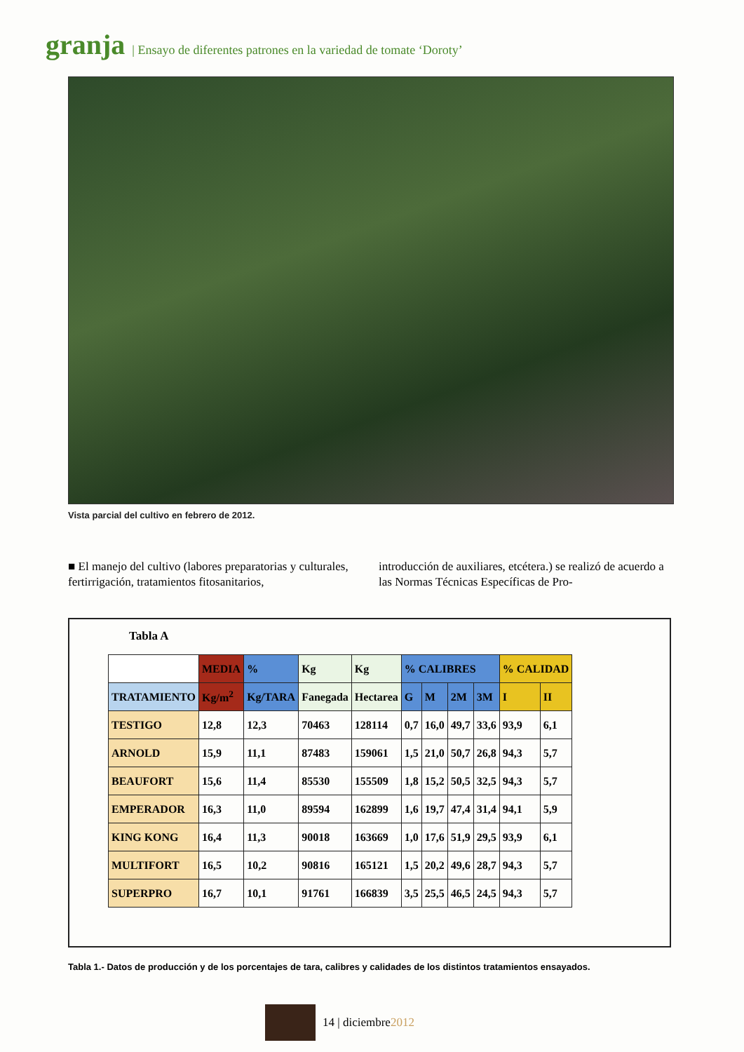granja | Ensayo de diferentes patrones en la variedad de tomate ‘Doroty’
Vista parcial del cultivo en febrero de 2012.
■ El manejo del cultivo (labores preparatorias y culturales, fertirrigación, tratamientos fitosanitarios,
introducción de auxiliares, etcétera.) se realizó de acuerdo a las Normas Técnicas Específicas de Pro-
Tabla A
| | MEDIA | % | Kg | Kg | % CALIBRES | | | | % CALIDAD | |
| --- | --- | --- | --- | --- | --- | --- | --- | --- | --- | --- |
| TRATAMIENTO | Kg/m<sup>2</sup> | Kg/TARA | Fanegada | Hectarea | G | M | 2M | 3M | I | II |
| TESTIGO | 12,8 | 12,3 | 70463 | 128114 | 0,7 | 16,0 | 49,7 | 33,6 | 93,9 | 6,1 |
| ARNOLD | 15,9 | 11,1 | 87483 | 159061 | 1,5 | 21,0 | 50,7 | 26,8 | 94,3 | 5,7 |
| BEAUFORT | 15,6 | 11,4 | 85530 | 155509 | 1,8 | 15,2 | 50,5 | 32,5 | 94,3 | 5,7 |
| EMPERADOR | 16,3 | 11,0 | 89594 | 162899 | 1,6 | 19,7 | 47,4 | 31,4 | 94,1 | 5,9 |
| KING KONG | 16,4 | 11,3 | 90018 | 163669 | 1,0 | 17,6 | 51,9 | 29,5 | 93,9 | 6,1 |
| MULTIFORT | 16,5 | 10,2 | 90816 | 165121 | 1,5 | 20,2 | 49,6 | 28,7 | 94,3 | 5,7 |
| SUPERPRO | 16,7 | 10,1 | 91761 | 166839 | 3,5 | 25,5 | 46,5 | 24,5 | 94,3 | 5,7 |
Tabla 1.- Datos de producción y de los porcentajes de tara, calibres y calidades de los distintos tratamientos ensayados.
14 | diciembre2012